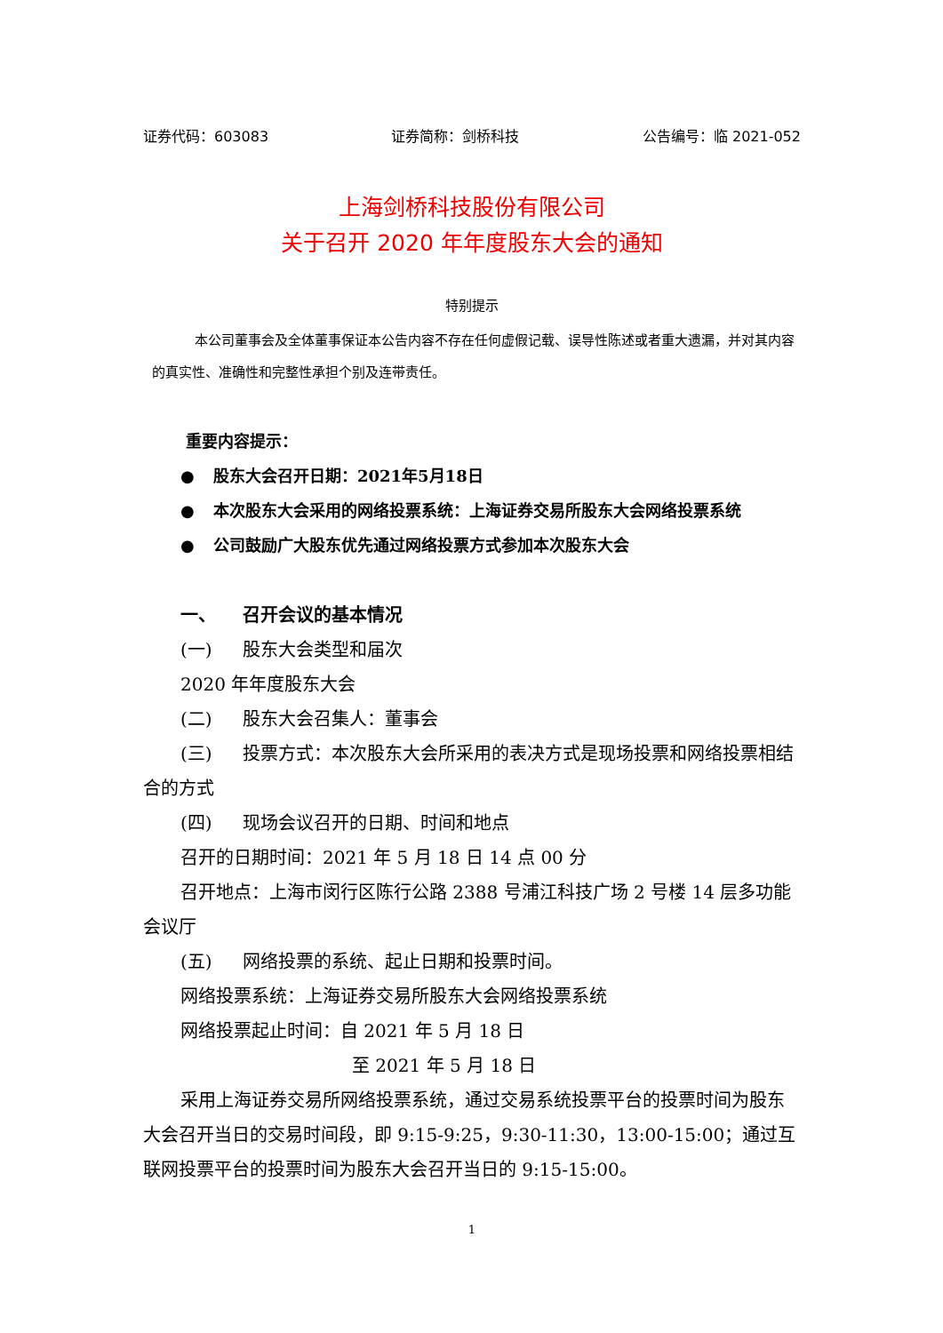证券代码：603083 证券简称：剑桥科技 公告编号：临 2021-052
上海剑桥科技股份有限公司
关于召开 2020 年年度股东大会的通知
特别提示
本公司董事会及全体董事保证本公告内容不存在任何虚假记载、误导性陈述或者重大遗漏，并对其内容的真实性、准确性和完整性承担个别及连带责任。
重要内容提示：
● 股东大会召开日期：2021年5月18日
● 本次股东大会采用的网络投票系统：上海证券交易所股东大会网络投票系统
● 公司鼓励广大股东优先通过网络投票方式参加本次股东大会
一、 召开会议的基本情况
(一) 股东大会类型和届次
2020 年年度股东大会
(二) 股东大会召集人：董事会
(三) 投票方式：本次股东大会所采用的表决方式是现场投票和网络投票相结合的方式
(四) 现场会议召开的日期、时间和地点
召开的日期时间：2021 年 5 月 18 日 14 点 00 分
召开地点：上海市闵行区陈行公路 2388 号浦江科技广场 2 号楼 14 层多功能会议厅
(五) 网络投票的系统、起止日期和投票时间。
网络投票系统：上海证券交易所股东大会网络投票系统
网络投票起止时间：自 2021 年 5 月 18 日
至 2021 年 5 月 18 日
采用上海证券交易所网络投票系统，通过交易系统投票平台的投票时间为股东大会召开当日的交易时间段，即 9:15-9:25，9:30-11:30，13:00-15:00；通过互联网投票平台的投票时间为股东大会召开当日的 9:15-15:00。
1